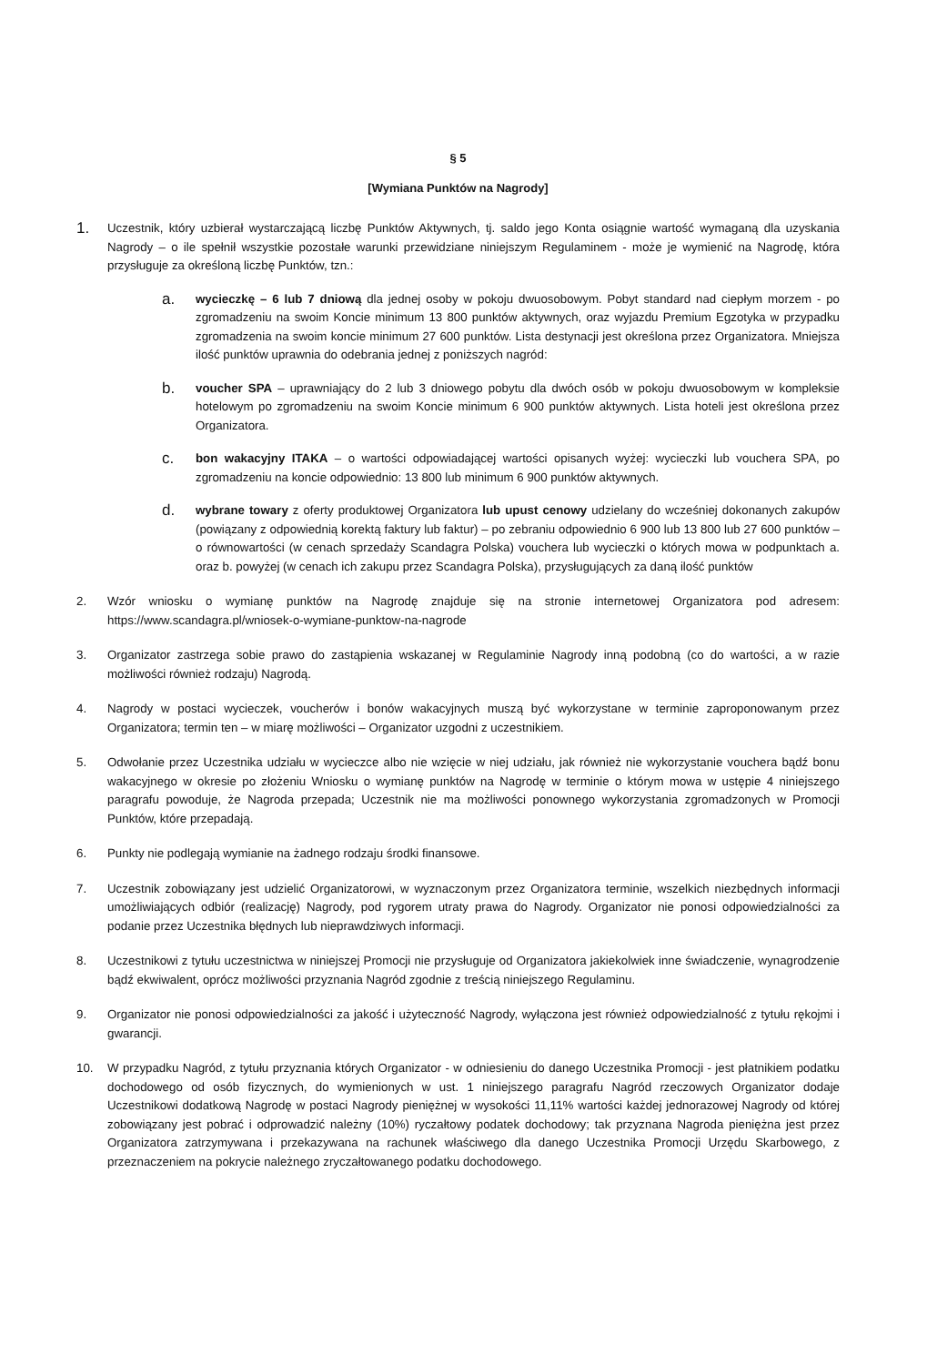§ 5
[Wymiana Punktów na Nagrody]
1.
Uczestnik, który uzbierał wystarczającą liczbę Punktów Aktywnych, tj. saldo jego Konta osiągnie wartość wymaganą dla uzyskania Nagrody – o ile spełnił wszystkie pozostałe warunki przewidziane niniejszym Regulaminem - może je wymienić na Nagrodę, która przysługuje za określoną liczbę Punktów, tzn.:
a.
wycieczkę – 6 lub 7 dniową dla jednej osoby w pokoju dwuosobowym. Pobyt standard nad ciepłym morzem - po zgromadzeniu na swoim Koncie minimum 13 800 punktów aktywnych, oraz wyjazdu Premium Egzotyka w przypadku zgromadzenia na swoim koncie minimum 27 600 punktów. Lista destynacji jest określona przez Organizatora. Mniejsza ilość punktów uprawnia do odebrania jednej z poniższych nagród:
b.
voucher SPA – uprawniający do 2 lub 3 dniowego pobytu dla dwóch osób w pokoju dwuosobowym w kompleksie hotelowym po zgromadzeniu na swoim Koncie minimum 6 900 punktów aktywnych. Lista hoteli jest określona przez Organizatora.
c.
bon wakacyjny ITAKA – o wartości odpowiadającej wartości opisanych wyżej: wycieczki lub vouchera SPA, po zgromadzeniu na koncie odpowiednio: 13 800 lub minimum 6 900 punktów aktywnych.
d.
wybrane towary z oferty produktowej Organizatora lub upust cenowy udzielany do wcześniej dokonanych zakupów (powiązany z odpowiednią korektą faktury lub faktur) – po zebraniu odpowiednio 6 900 lub 13 800 lub 27 600 punktów – o równowartości (w cenach sprzedaży Scandagra Polska) vouchera lub wycieczki o których mowa w podpunktach a. oraz b. powyżej (w cenach ich zakupu przez Scandagra Polska), przysługujących za daną ilość punktów
2. Wzór wniosku o wymianę punktów na Nagrodę znajduje się na stronie internetowej Organizatora pod adresem: https://www.scandagra.pl/wniosek-o-wymiane-punktow-na-nagrode
3. Organizator zastrzega sobie prawo do zastąpienia wskazanej w Regulaminie Nagrody inną podobną (co do wartości, a w razie możliwości również rodzaju) Nagrodą.
4. Nagrody w postaci wycieczek, voucherów i bonów wakacyjnych muszą być wykorzystane w terminie zaproponowanym przez Organizatora; termin ten – w miarę możliwości – Organizator uzgodni z uczestnikiem.
5. Odwołanie przez Uczestnika udziału w wycieczce albo nie wzięcie w niej udziału, jak również nie wykorzystanie vouchera bądź bonu wakacyjnego w okresie po złożeniu Wniosku o wymianę punktów na Nagrodę w terminie o którym mowa w ustępie 4 niniejszego paragrafu powoduje, że Nagroda przepada; Uczestnik nie ma możliwości ponownego wykorzystania zgromadzonych w Promocji Punktów, które przepadają.
6. Punkty nie podlegają wymianie na żadnego rodzaju środki finansowe.
7. Uczestnik zobowiązany jest udzielić Organizatorowi, w wyznaczonym przez Organizatora terminie, wszelkich niezbędnych informacji umożliwiających odbiór (realizację) Nagrody, pod rygorem utraty prawa do Nagrody. Organizator nie ponosi odpowiedzialności za podanie przez Uczestnika błędnych lub nieprawdziwych informacji.
8. Uczestnikowi z tytułu uczestnictwa w niniejszej Promocji nie przysługuje od Organizatora jakiekolwiek inne świadczenie, wynagrodzenie bądź ekwiwalent, oprócz możliwości przyznania Nagród zgodnie z treścią niniejszego Regulaminu.
9. Organizator nie ponosi odpowiedzialności za jakość i użyteczność Nagrody, wyłączona jest również odpowiedzialność z tytułu rękojmi i gwarancji.
10. W przypadku Nagród, z tytułu przyznania których Organizator - w odniesieniu do danego Uczestnika Promocji - jest płatnikiem podatku dochodowego od osób fizycznych, do wymienionych w ust. 1 niniejszego paragrafu Nagród rzeczowych Organizator dodaje Uczestnikowi dodatkową Nagrodę w postaci Nagrody pieniężnej w wysokości 11,11% wartości każdej jednorazowej Nagrody od której zobowiązany jest pobrać i odprowadzić należny (10%) ryczałtowy podatek dochodowy; tak przyznana Nagroda pieniężna jest przez Organizatora zatrzymywana i przekazywana na rachunek właściwego dla danego Uczestnika Promocji Urzędu Skarbowego, z przeznaczeniem na pokrycie należnego zryczałtowanego podatku dochodowego.